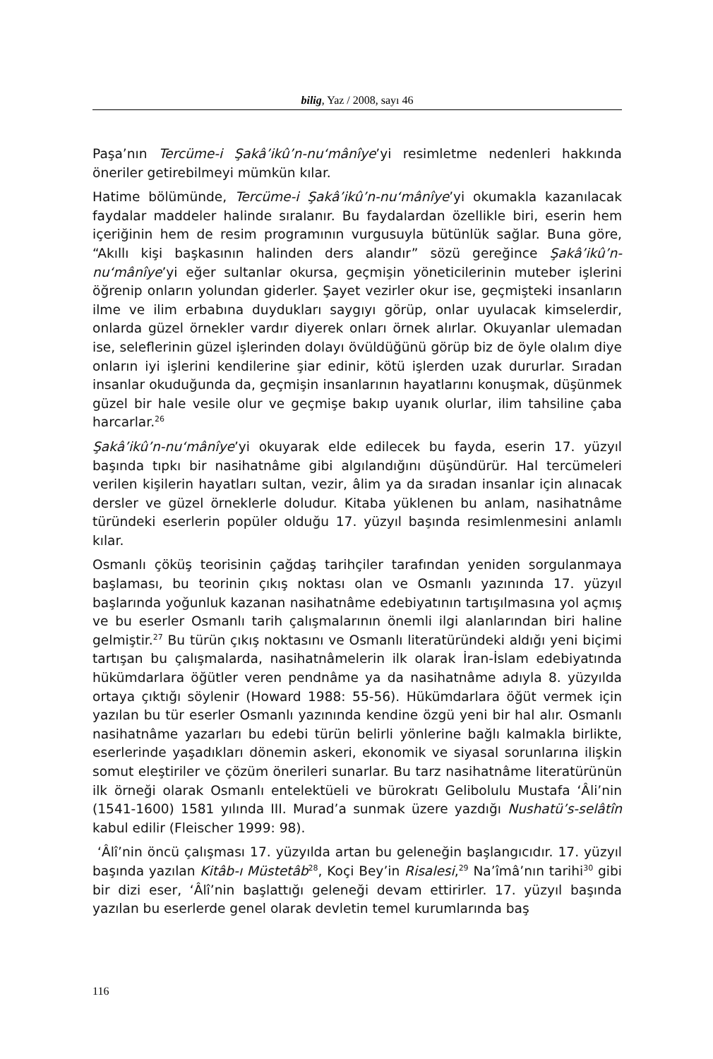bilig, Yaz / 2008, sayı 46
Paşa’nın Tercüme-i Şakâ’ikû’n-nu‘mânîye’yi resimletme nedenleri hakkında öneriler getirebilmeyi mümkün kılar.
Hatime bölümünde, Tercüme-i Şakâ’ikû’n-nu‘mânîye’yi okumakla kazanılacak faydalar maddeler halinde sıralanır. Bu faydalardan özellikle biri, eserin hem içeriğinin hem de resim programının vurgusuyla bütünlük sağlar. Buna göre, “Akıllı kişi başkasının halinden ders alandır” sözü gereğince Şakâ’ikû’n-nu‘mânîye’yi eğer sultanlar okursa, geçmişin yöneticilerinin muteber işlerini öğrenip onların yolundan giderler. Şayet vezirler okur ise, geçmişteki insanların ilme ve ilim erbabına duydukları saygıyı görüp, onlar uyulacak kimselerdir, onlarda güzel örnekler vardır diyerek onları örnek alırlar. Okuyanlar ulemadan ise, seleflerinin güzel işlerinden dolayı övüldüğünü görüp biz de öyle olalım diye onların iyi işlerini kendilerine şiar edinir, kötü işlerden uzak dururlar. Sıradan insanlar okuduğunda da, geçmişin insanlarının hayatlarını konuşmak, düşünmek güzel bir hale vesile olur ve geçmişe bakıp uyanık olurlar, ilim tahsiline çaba harcarlar.<sup>26</sup>
Şakâ’ikû’n-nu‘mânîye’yi okuyarak elde edilecek bu fayda, eserin 17. yüzyıl başında tıpkı bir nasihatnâme gibi algılandığını düşündürür. Hal tercümeleri verilen kişilerin hayatları sultan, vezir, âlim ya da sıradan insanlar için alınacak dersler ve güzel örneklerle doludur. Kitaba yüklenen bu anlam, nasihatnâme türündeki eserlerin popüler olduğu 17. yüzyıl başında resimlenmesini anlamlı kılar.
Osmanlı çöküş teorisinin çağdaş tarihçiler tarafından yeniden sorgulanmaya başlaması, bu teorinin çıkış noktası olan ve Osmanlı yazınında 17. yüzyıl başlarında yoğunluk kazanan nasihatnâme edebiyatının tartışılmasına yol açmış ve bu eserler Osmanlı tarih çalışmalarının önemli ilgi alanlarından biri haline gelmiştir.<sup>27</sup> Bu türün çıkış noktasını ve Osmanlı literatüründeki aldığı yeni biçimi tartışan bu çalışmalarda, nasihatnâmelerin ilk olarak İran-İslam edebiyatında hükümdarlara öğütler veren pendnâme ya da nasihatnâme adıyla 8. yüzyılda ortaya çıktığı söylenir (Howard 1988: 55-56). Hükümdarlara öğüt vermek için yazılan bu tür eserler Osmanlı yazınında kendine özgü yeni bir hal alır. Osmanlı nasihatnâme yazarları bu edebi türün belirli yönlerine bağlı kalmakla birlikte, eserlerinde yaşadıkları dönemin askeri, ekonomik ve siyasal sorunlarına ilişkin somut eleştiriler ve çözüm önerileri sunarlar. Bu tarz nasihatnâme literatürünün ilk örneği olarak Osmanlı entelektüeli ve bürokratı Gelibolulu Mustafa ‘Âli’nin (1541-1600) 1581 yılında III. Murad’a sunmak üzere yazdığı Nushatü’s-selâtîn kabul edilir (Fleischer 1999: 98).
‘Âlî’nin öncü çalışması 17. yüzyılda artan bu geleneğin başlangıcıdır. 17. yüzyıl başında yazılan Kitâb-ı Müstetâb<sup>28</sup>, Koçi Bey’in Risalesi,<sup>29</sup> Na’îmâ’nın tarihi<sup>30</sup> gibi bir dizi eser, ‘Âlî’nin başlattığı geleneği devam ettirirler. 17. yüzyıl başında yazılan bu eserlerde genel olarak devletin temel kurumlarında baş
116